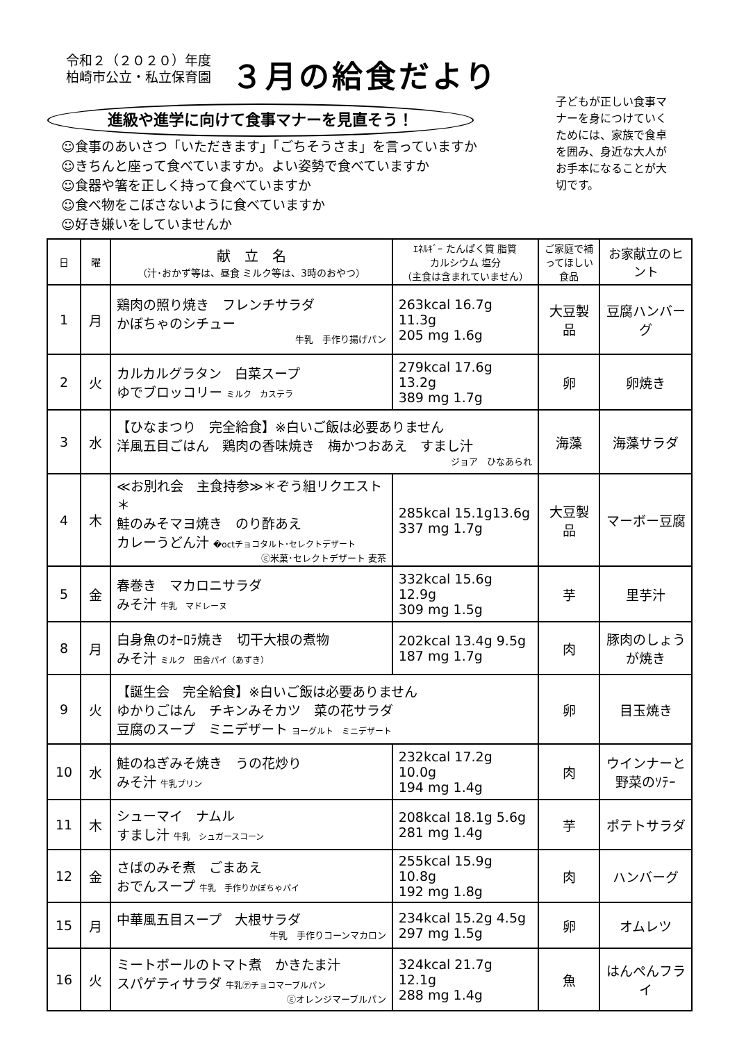令和２（２０２０）年度
柏崎市公立・私立保育園
３月の給食だより
進級や進学に向けて食事マナーを見直そう！
☺食事のあいさつ「いただきます」「ごちそうさま」を言っていますか
☺きちんと座って食べていますか。よい姿勢で食べていますか
☺食器や箸を正しく持って食べていますか
☺食べ物をこぼさないように食べていますか
☺好き嫌いをしていませんか
子どもが正しい食事マナーを身につけていくためには、家族で食卓を囲み、身近な大人がお手本になることが大切です。
| 日 | 曜 | 献 立 名 （汁･おかず等は、昼食 ミルク等は、3時のおやつ） | ｴﾈﾙｷﾞｰ たんぱく質 脂質 カルシウム 塩分 （主食は含まれていません） | ご家庭で補ってほしい食品 | お家献立のヒント |
| --- | --- | --- | --- | --- | --- |
| 1 | 月 | 鶏肉の照り焼き フレンチサラダ かぼちゃのシチュー 牛乳 手作り揚げパン | 263kcal 16.7g 11.3g 205 mg 1.6g | 大豆製品 | 豆腐ハンバーグ |
| 2 | 火 | カルカルグラタン 白菜スープ ゆでブロッコリー ミルク カステラ | 279kcal 17.6g 13.2g 389 mg 1.7g | 卵 | 卵焼き |
| 3 | 水 | 【ひなまつり 完全給食】※白いご飯は必要ありません 洋風五目ごはん 鶏肉の香味焼き 梅かつおあえ すまし汁 ジョア ひなあられ | | 海藻 | 海藻サラダ |
| 4 | 木 | ≪お別れ会 主食持参≫＊ぞう組リクエスト＊ 鮭のみそマヨ焼き のり酢あえ カレーうどん汁 �octチョコタルト･セレクトデザート ㋯米菓･セレクトデザート 麦茶 | 285kcal 15.1g13.6g 337 mg 1.7g | 大豆製品 | マーボー豆腐 |
| 5 | 金 | 春巻き マカロニサラダ みそ汁 牛乳 マドレーヌ | 332kcal 15.6g 12.9g 309 mg 1.5g | 芋 | 里芋汁 |
| 8 | 月 | 白身魚のｵｰﾛﾗ焼き 切干大根の煮物 みそ汁 ミルク 田舎パイ（あずき） | 202kcal 13.4g 9.5g 187 mg 1.7g | 肉 | 豚肉のしょうが焼き |
| 9 | 火 | 【誕生会 完全給食】※白いご飯は必要ありません ゆかりごはん チキンみそカツ 菜の花サラダ 豆腐のスープ ミニデザート ヨーグルト ミニデザート | | 卵 | 目玉焼き |
| 10 | 水 | 鮭のねぎみそ焼き うの花炒り みそ汁 牛乳プリン | 232kcal 17.2g 10.0g 194 mg 1.4g | 肉 | ウインナーと野菜のｿﾃｰ |
| 11 | 木 | シューマイ ナムル すまし汁 牛乳 シュガースコーン | 208kcal 18.1g 5.6g 281 mg 1.4g | 芋 | ポテトサラダ |
| 12 | 金 | さばのみそ煮 ごまあえ おでんスープ 牛乳 手作りかぼちゃパイ | 255kcal 15.9g 10.8g 192 mg 1.8g | 肉 | ハンバーグ |
| 15 | 月 | 中華風五目スープ 大根サラダ 牛乳 手作りコーンマカロン | 234kcal 15.2g 4.5g 297 mg 1.5g | 卵 | オムレツ |
| 16 | 火 | ミートボールのトマト煮 かきたま汁 スパゲティサラダ 牛乳㋢チョコマーブルパン ㋯オレンジマーブルパン | 324kcal 21.7g 12.1g 288 mg 1.4g | 魚 | はんぺんフライ |